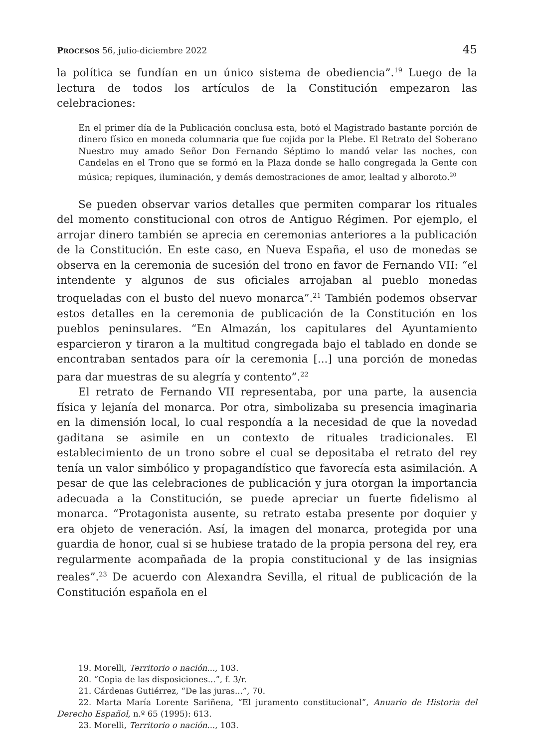PROCESOS 56, julio-diciembre 2022 45
la política se fundían en un único sistema de obediencia”.<sup>19</sup> Luego de la lectura de todos los artículos de la Constitución empezaron las celebraciones:
En el primer día de la Publicación conclusa esta, botó el Magistrado bastante porción de dinero físico en moneda columnaria que fue cojida por la Plebe. El Retrato del Soberano Nuestro muy amado Señor Don Fernando Séptimo lo mandó velar las noches, con Candelas en el Trono que se formó en la Plaza donde se hallo congregada la Gente con música; repiques, iluminación, y demás demostraciones de amor, lealtad y alboroto.<sup>20</sup>
Se pueden observar varios detalles que permiten comparar los rituales del momento constitucional con otros de Antiguo Régimen. Por ejemplo, el arrojar dinero también se aprecia en ceremonias anteriores a la publicación de la Constitución. En este caso, en Nueva España, el uso de monedas se observa en la ceremonia de sucesión del trono en favor de Fernando VII: “el intendente y algunos de sus oficiales arrojaban al pueblo monedas troqueladas con el busto del nuevo monarca”.<sup>21</sup> También podemos observar estos detalles en la ceremonia de publicación de la Constitución en los pueblos peninsulares. “En Almazán, los capitulares del Ayuntamiento esparcieron y tiraron a la multitud congregada bajo el tablado en donde se encontraban sentados para oír la ceremonia [...] una porción de monedas para dar muestras de su alegría y contento”.<sup>22</sup>
El retrato de Fernando VII representaba, por una parte, la ausencia física y lejanía del monarca. Por otra, simbolizaba su presencia imaginaria en la dimensión local, lo cual respondía a la necesidad de que la novedad gaditana se asimile en un contexto de rituales tradicionales. El establecimiento de un trono sobre el cual se depositaba el retrato del rey tenía un valor simbólico y propagandístico que favorecía esta asimilación. A pesar de que las celebraciones de publicación y jura otorgan la importancia adecuada a la Constitución, se puede apreciar un fuerte fidelismo al monarca. “Protagonista ausente, su retrato estaba presente por doquier y era objeto de veneración. Así, la imagen del monarca, protegida por una guardia de honor, cual si se hubiese tratado de la propia persona del rey, era regularmente acompañada de la propia constitucional y de las insignias reales”.<sup>23</sup> De acuerdo con Alexandra Sevilla, el ritual de publicación de la Constitución española en el
19. Morelli, Territorio o nación..., 103.
20. “Copia de las disposiciones...”, f. 3/r.
21. Cárdenas Gutiérrez, “De las juras...”, 70.
22. Marta María Lorente Sariñena, “El juramento constitucional”, Anuario de Historia del Derecho Español, n.º 65 (1995): 613.
23. Morelli, Territorio o nación..., 103.